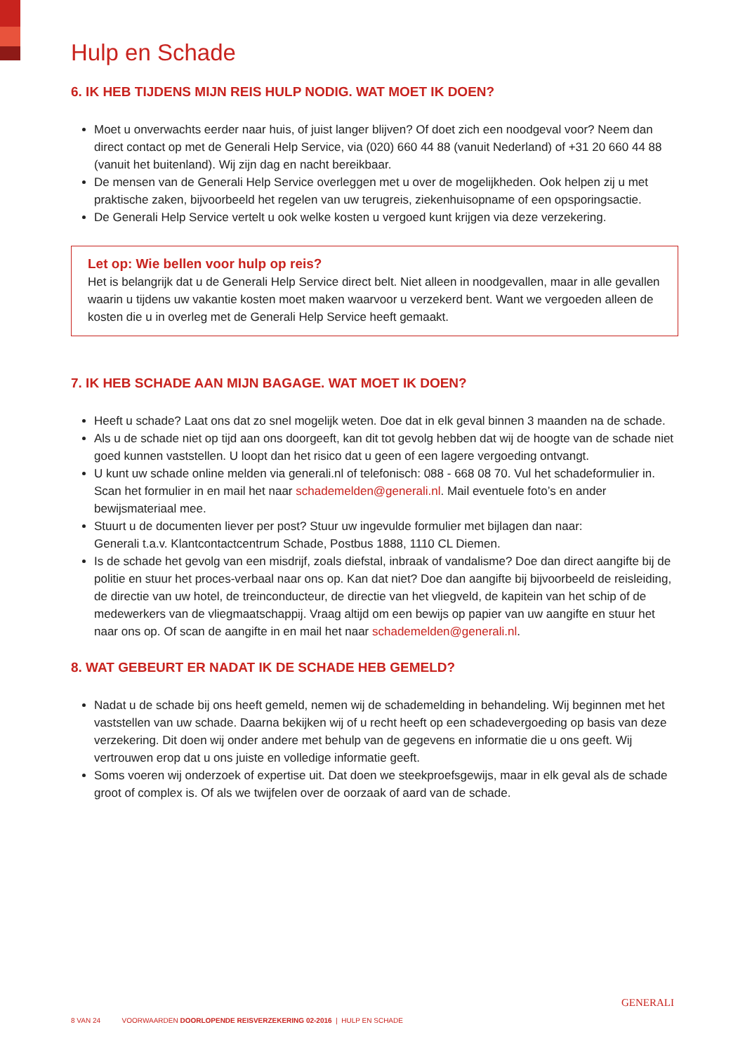Hulp en Schade
6. IK HEB TIJDENS MIJN REIS HULP NODIG. WAT MOET IK DOEN?
Moet u onverwachts eerder naar huis, of juist langer blijven? Of doet zich een noodgeval voor? Neem dan direct contact op met de Generali Help Service, via (020) 660 44 88 (vanuit Nederland) of +31 20 660 44 88 (vanuit het buitenland). Wij zijn dag en nacht bereikbaar.
De mensen van de Generali Help Service overleggen met u over de mogelijkheden. Ook helpen zij u met praktische zaken, bijvoorbeeld het regelen van uw terugreis, ziekenhuisopname of een opsporingsactie.
De Generali Help Service vertelt u ook welke kosten u vergoed kunt krijgen via deze verzekering.
Let op: Wie bellen voor hulp op reis?
Het is belangrijk dat u de Generali Help Service direct belt. Niet alleen in noodgevallen, maar in alle gevallen waarin u tijdens uw vakantie kosten moet maken waarvoor u verzekerd bent. Want we vergoeden alleen de kosten die u in overleg met de Generali Help Service heeft gemaakt.
7. IK HEB SCHADE AAN MIJN BAGAGE. WAT MOET IK DOEN?
Heeft u schade? Laat ons dat zo snel mogelijk weten. Doe dat in elk geval binnen 3 maanden na de schade.
Als u de schade niet op tijd aan ons doorgeeft, kan dit tot gevolg hebben dat wij de hoogte van de schade niet goed kunnen vaststellen. U loopt dan het risico dat u geen of een lagere vergoeding ontvangt.
U kunt uw schade online melden via generali.nl of telefonisch: 088 - 668 08 70. Vul het schadeformulier in. Scan het formulier in en mail het naar schademelden@generali.nl. Mail eventuele foto’s en ander bewijsmateriaal mee.
Stuurt u de documenten liever per post? Stuur uw ingevulde formulier met bijlagen dan naar:
Generali t.a.v. Klantcontactcentrum Schade, Postbus 1888, 1110 CL Diemen.
Is de schade het gevolg van een misdrijf, zoals diefstal, inbraak of vandalisme? Doe dan direct aangifte bij de politie en stuur het proces-verbaal naar ons op. Kan dat niet? Doe dan aangifte bij bijvoorbeeld de reisleiding, de directie van uw hotel, de treinconducteur, de directie van het vliegveld, de kapitein van het schip of de medewerkers van de vliegmaatschappij. Vraag altijd om een bewijs op papier van uw aangifte en stuur het naar ons op. Of scan de aangifte in en mail het naar schademelden@generali.nl.
8. WAT GEBEURT ER NADAT IK DE SCHADE HEB GEMELD?
Nadat u de schade bij ons heeft gemeld, nemen wij de schademelding in behandeling. Wij beginnen met het vaststellen van uw schade. Daarna bekijken wij of u recht heeft op een schadevergoeding op basis van deze verzekering. Dit doen wij onder andere met behulp van de gegevens en informatie die u ons geeft. Wij vertrouwen erop dat u ons juiste en volledige informatie geeft.
Soms voeren wij onderzoek of expertise uit. Dat doen we steekproefsgewijs, maar in elk geval als de schade groot of complex is. Of als we twijfelen over de oorzaak of aard van de schade.
8 VAN 24 VOORWAARDEN DOORLOPENDE REISVERZEKERING 02-2016 | HULP EN SCHADE
GENERALI